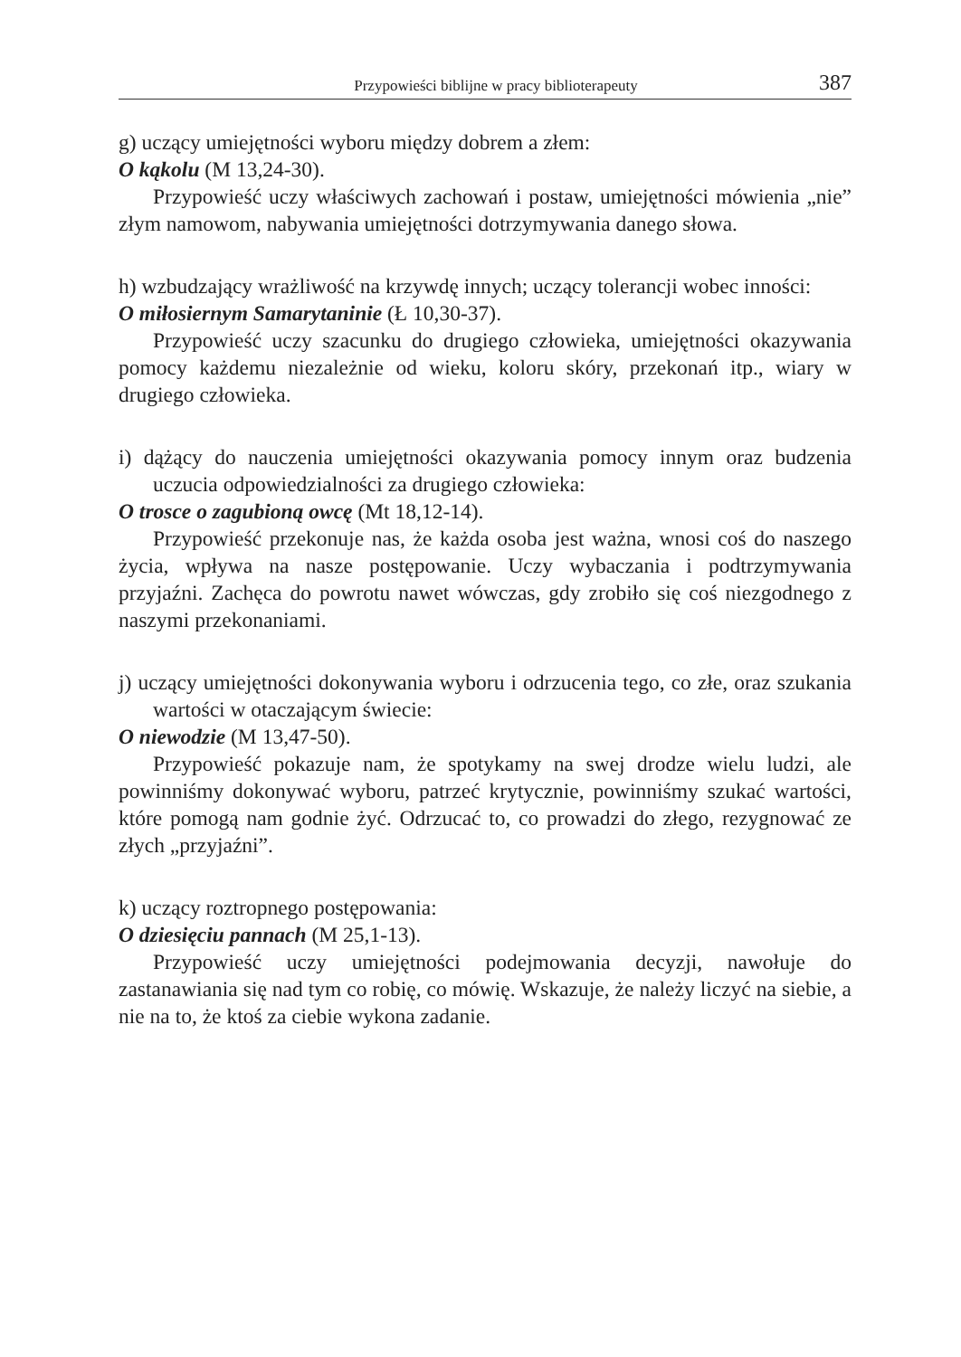Przypowieści biblijne w pracy biblioterapeuty 387
g) uczący umiejętności wyboru między dobrem a złem:
O kąkolu (M 13,24-30).
Przypowieść uczy właściwych zachowań i postaw, umiejętności mówienia „nie” złym namowom, nabywania umiejętności dotrzymywania danego słowa.
h) wzbudzający wrażliwość na krzywdę innych; uczący tolerancji wobec inności:
O miłosiernym Samarytaninie (Ł 10,30-37).
Przypowieść uczy szacunku do drugiego człowieka, umiejętności okazywania pomocy każdemu niezależnie od wieku, koloru skóry, przekonań itp., wiary w drugiego człowieka.
i) dążący do nauczenia umiejętności okazywania pomocy innym oraz budzenia uczucia odpowiedzialności za drugiego człowieka:
O trosce o zagubioną owcę (Mt 18,12-14).
Przypowieść przekonuje nas, że każda osoba jest ważna, wnosi coś do naszego życia, wpływa na nasze postępowanie. Uczy wybaczania i podtrzymywania przyjaźni. Zachęca do powrotu nawet wówczas, gdy zrobiło się coś niezgodnego z naszymi przekonaniami.
j) uczący umiejętności dokonywania wyboru i odrzucenia tego, co złe, oraz szukania wartości w otaczającym świecie:
O niewodzie (M 13,47-50).
Przypowieść pokazuje nam, że spotykamy na swej drodze wielu ludzi, ale powinniśmy dokonywać wyboru, patrzeć krytycznie, powinniśmy szukać wartości, które pomogą nam godnie żyć. Odrzucać to, co prowadzi do złego, rezygnować ze złych „przyjaźni”.
k) uczący roztropnego postępowania:
O dziesięciu pannach (M 25,1-13).
Przypowieść uczy umiejętności podejmowania decyzji, nawołuje do zastanawiania się nad tym co robię, co mówię. Wskazuje, że należy liczyć na siebie, a nie na to, że ktoś za ciebie wykona zadanie.